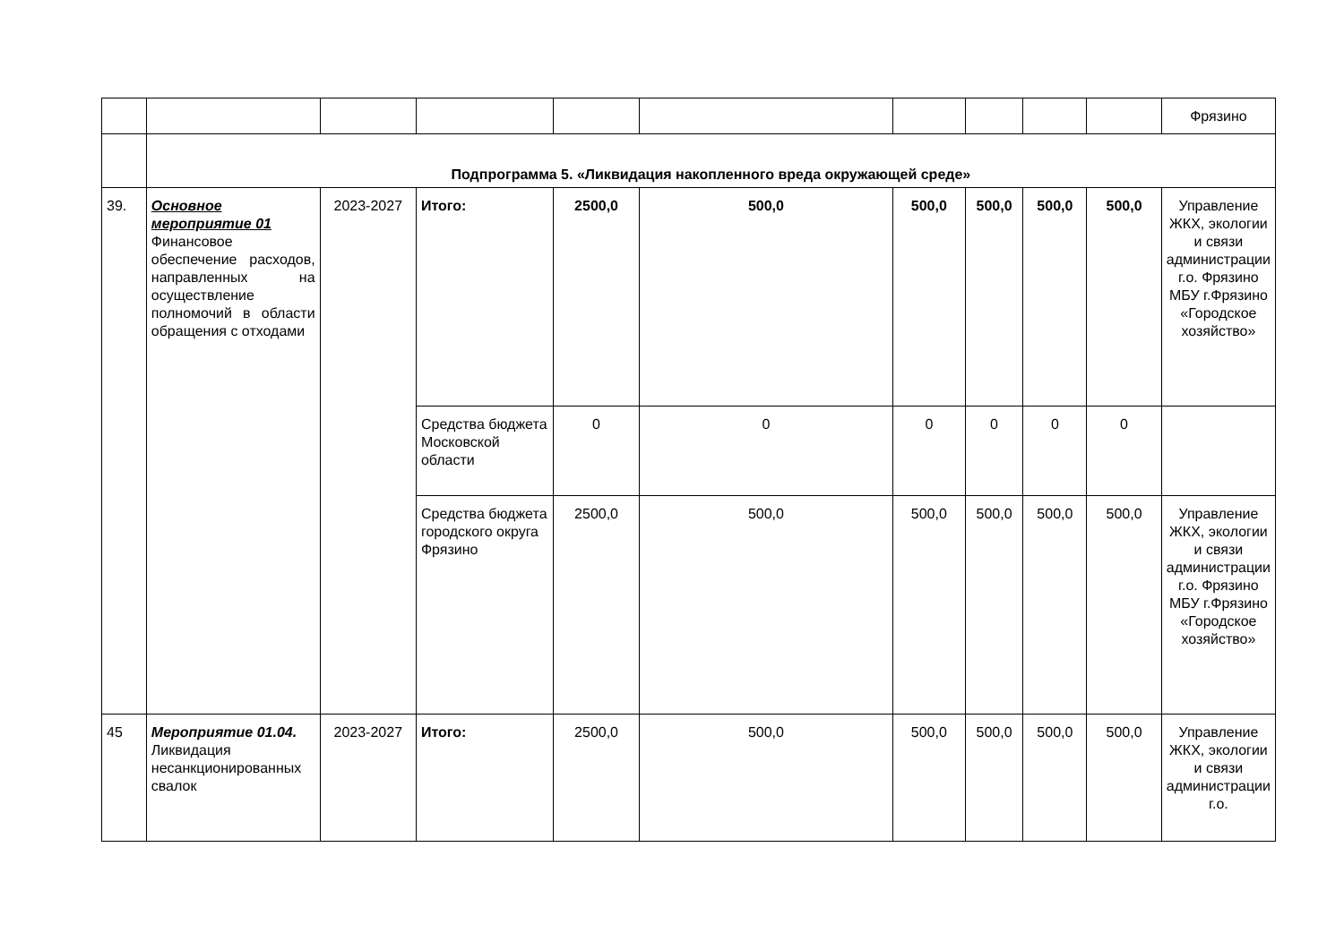| | | | | | | | | | | Фрязино |
| | Подпрограмма 5. «Ликвидация накопленного вреда окружающей среде» | | | | | | | | | |
| 39. | Основное мероприятие 01 Финансовое обеспечение расходов, направленных на осуществление полномочий в области обращения с отходами | 2023-2027 | Итого: | 2500,0 | 500,0 | 500,0 | 500,0 | 500,0 | 500,0 | Управление ЖКХ, экологии и связи администрации г.о. Фрязино МБУ г.Фрязино «Городское хозяйство» |
| | | | Средства бюджета Московской области | 0 | 0 | 0 | 0 | 0 | 0 | |
| | | | Средства бюджета городского округа Фрязино | 2500,0 | 500,0 | 500,0 | 500,0 | 500,0 | 500,0 | Управление ЖКХ, экологии и связи администрации г.о. Фрязино МБУ г.Фрязино «Городское хозяйство» |
| 45 | Мероприятие 01.04. Ликвидация несанкционированных свалок | 2023-2027 | Итого: | 2500,0 | 500,0 | 500,0 | 500,0 | 500,0 | 500,0 | Управление ЖКХ, экологии и связи администрации г.о. |